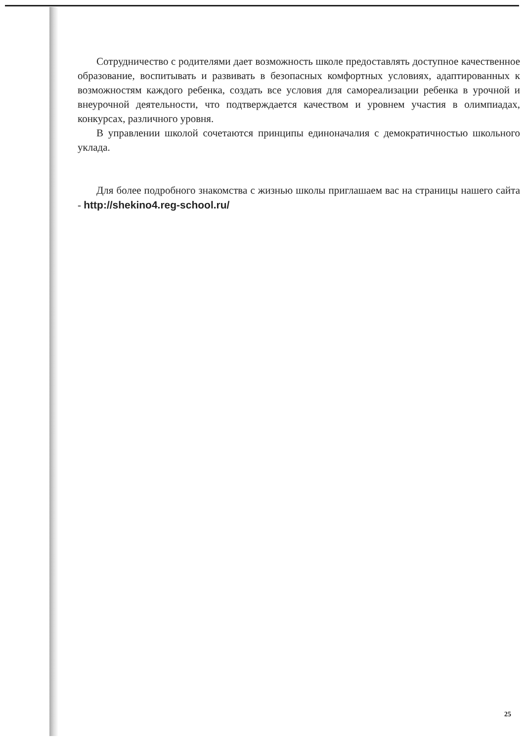Сотрудничество с родителями дает возможность школе предоставлять доступное качественное образование, воспитывать и развивать в безопасных комфортных условиях, адаптированных к возможностям каждого ребенка, создать все условия для самореализации ребенка в урочной и внеурочной деятельности, что подтверждается качеством и уровнем участия в олимпиадах, конкурсах, различного уровня.
В управлении школой сочетаются принципы единоначалия с демократичностью школьного уклада.
Для более подробного знакомства с жизнью школы приглашаем вас на страницы нашего сайта - http://shekino4.reg-school.ru/
25